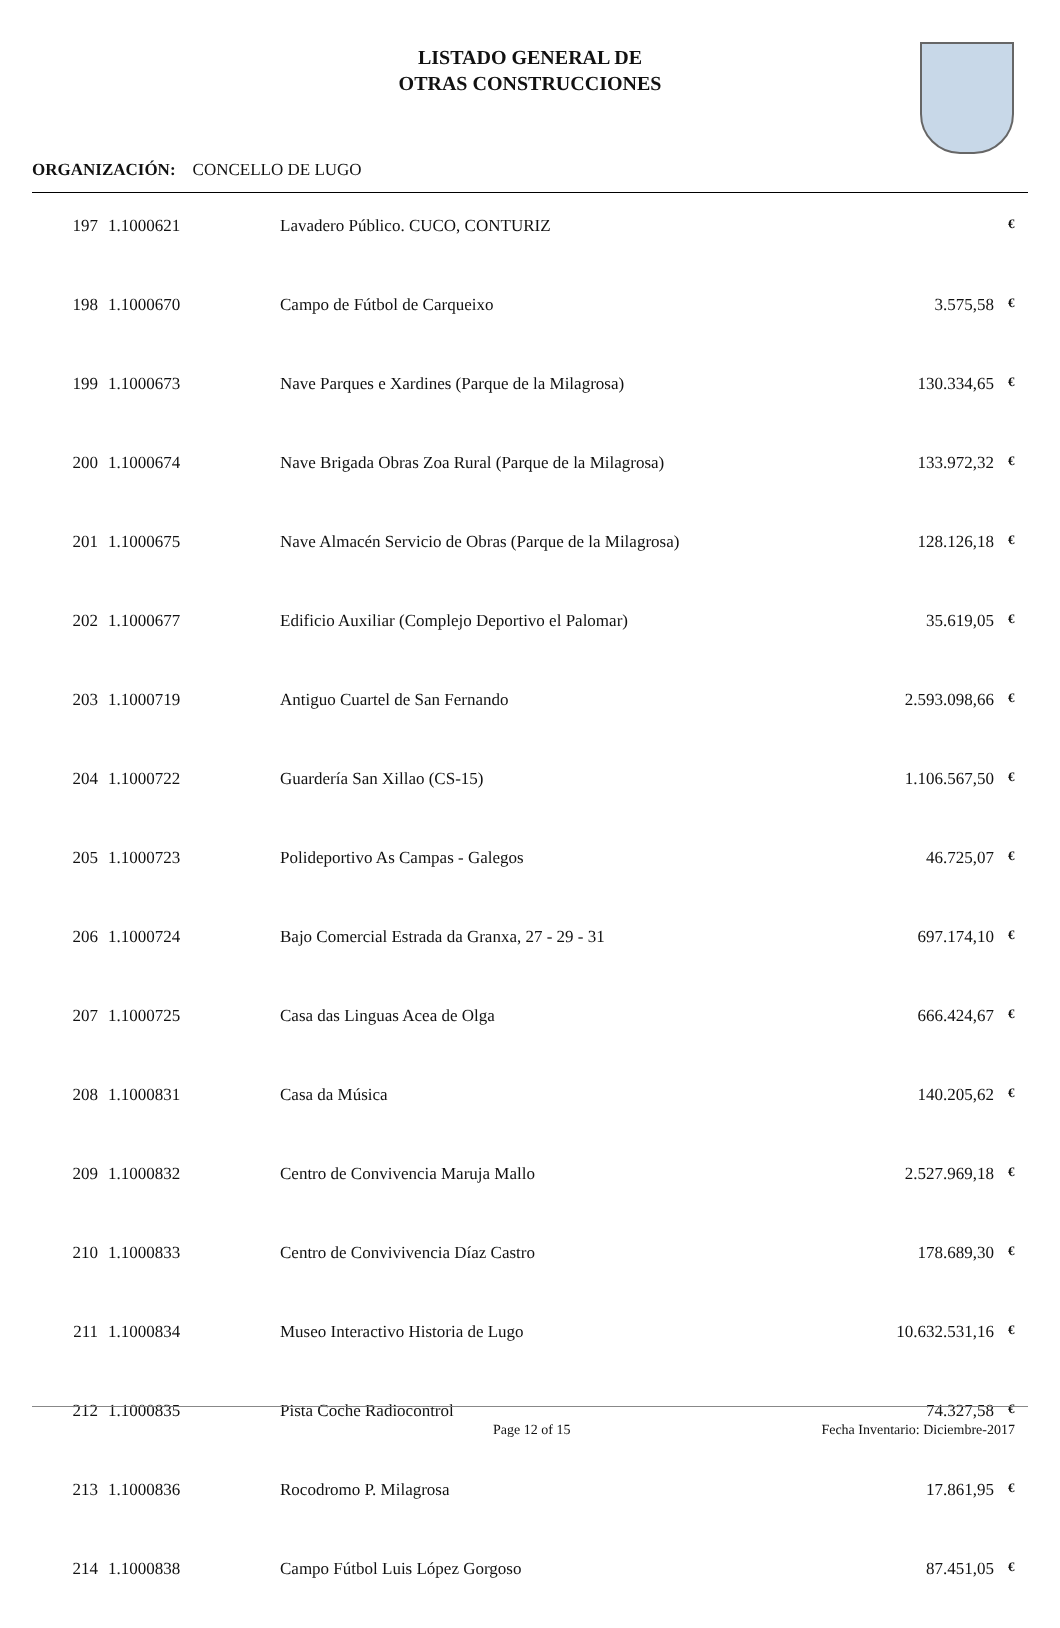LISTADO GENERAL DE
OTRAS CONSTRUCCIONES
ORGANIZACIÓN: CONCELLO DE LUGO
| 197 | 1.1000621 | Lavadero Público. CUCO, CONTURIZ | | € |
| 198 | 1.1000670 | Campo de Fútbol de Carqueixo | 3.575,58 | € |
| 199 | 1.1000673 | Nave Parques e Xardines (Parque de la Milagrosa) | 130.334,65 | € |
| 200 | 1.1000674 | Nave Brigada Obras Zoa Rural (Parque de la Milagrosa) | 133.972,32 | € |
| 201 | 1.1000675 | Nave Almacén Servicio de Obras (Parque de la Milagrosa) | 128.126,18 | € |
| 202 | 1.1000677 | Edificio Auxiliar (Complejo Deportivo el Palomar) | 35.619,05 | € |
| 203 | 1.1000719 | Antiguo Cuartel de San Fernando | 2.593.098,66 | € |
| 204 | 1.1000722 | Guardería San Xillao (CS-15) | 1.106.567,50 | € |
| 205 | 1.1000723 | Polideportivo As Campas - Galegos | 46.725,07 | € |
| 206 | 1.1000724 | Bajo Comercial Estrada da Granxa, 27 - 29 - 31 | 697.174,10 | € |
| 207 | 1.1000725 | Casa das Linguas Acea de Olga | 666.424,67 | € |
| 208 | 1.1000831 | Casa da Música | 140.205,62 | € |
| 209 | 1.1000832 | Centro de Convivencia Maruja Mallo | 2.527.969,18 | € |
| 210 | 1.1000833 | Centro de Convivivencia Díaz Castro | 178.689,30 | € |
| 211 | 1.1000834 | Museo Interactivo Historia de Lugo | 10.632.531,16 | € |
| 212 | 1.1000835 | Pista Coche Radiocontrol | 74.327,58 | € |
| 213 | 1.1000836 | Rocodromo P. Milagrosa | 17.861,95 | € |
| 214 | 1.1000838 | Campo Fútbol Luis López Gorgoso | 87.451,05 | € |
Page 12 of 15 Fecha Inventario: Diciembre-2017